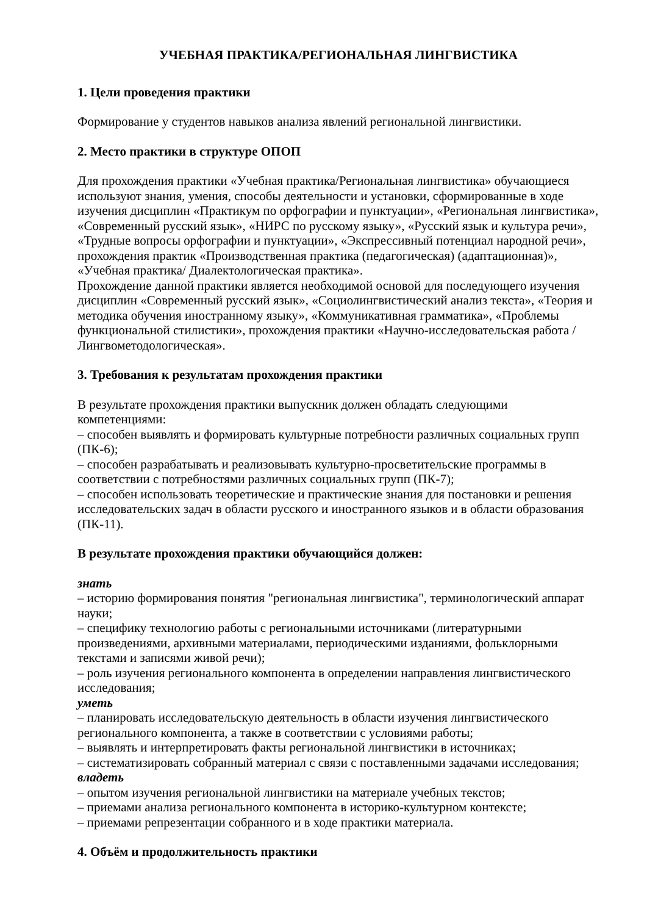УЧЕБНАЯ ПРАКТИКА/РЕГИОНАЛЬНАЯ ЛИНГВИСТИКА
1. Цели проведения практики
Формирование у студентов навыков анализа явлений региональной лингвистики.
2. Место практики в структуре ОПОП
Для прохождения практики «Учебная практика/Региональная лингвистика» обучающиеся используют знания, умения, способы деятельности и установки, сформированные в ходе изучения дисциплин «Практикум по орфографии и пунктуации», «Региональная лингвистика», «Современный русский язык», «НИРС по русскому языку», «Русский язык и культура речи», «Трудные вопросы орфографии и пунктуации», «Экспрессивный потенциал народной речи», прохождения практик «Производственная практика (педагогическая) (адаптационная)», «Учебная практика/ Диалектологическая практика».
Прохождение данной практики является необходимой основой для последующего изучения дисциплин «Современный русский язык», «Социолингвистический анализ текста», «Теория и методика обучения иностранному языку», «Коммуникативная грамматика», «Проблемы функциональной стилистики», прохождения практики «Научно-исследовательская работа / Лингвометодологическая».
3. Требования к результатам прохождения практики
В результате прохождения практики выпускник должен обладать следующими компетенциями:
– способен выявлять и формировать культурные потребности различных социальных групп (ПК-6);
– способен разрабатывать и реализовывать культурно-просветительские программы в соответствии с потребностями различных социальных групп (ПК-7);
– способен использовать теоретические и практические знания для постановки и решения исследовательских задач в области русского и иностранного языков и в области образования (ПК-11).
В результате прохождения практики обучающийся должен:
знать
– историю формирования понятия "региональная лингвистика", терминологический аппарат науки;
– специфику технологию работы с региональными источниками (литературными произведениями, архивными материалами, периодическими изданиями, фольклорными текстами и записями живой речи);
– роль изучения регионального компонента в определении направления лингвистического исследования;
уметь
– планировать исследовательскую деятельность в области изучения лингвистического регионального компонента, а также в соответствии с условиями работы;
– выявлять и интерпретировать факты региональной лингвистики в источниках;
– систематизировать собранный материал с связи с поставленными задачами исследования;
владеть
– опытом изучения региональной лингвистики на материале учебных текстов;
– приемами анализа регионального компонента в историко-культурном контексте;
– приемами репрезентации собранного и в ходе практики материала.
4. Объём и продолжительность практики